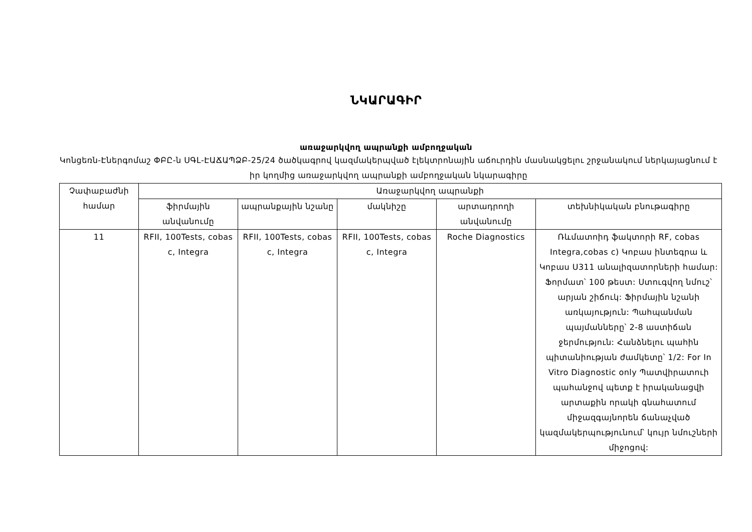ՆԿԱՐԱԳԻՐ
առաջարկվող ապրանքի ամբողջական
Կոնցեռն-Էներգոմաշ ՓԲԸ-ն ՍԳԼ-ԷԱՃԱՊՁԲ-25/24 ծածկագրով կազմակերպված էլեկտրոնային աճուրդին մասնակցելու շրջանակում ներկայացնում է իր կողմից առաջարկվող ապրանքի ամբողջական նկարագիրը
| Չափաբաժնի համար | Առաջարկվող ապրանքի | | | | |
| --- | --- | --- | --- | --- | --- |
| | ֆիրմային անվանումը | ապրանքային նշանը | մակնիշը | արտադրողի անվանումը | տեխնիկական բնութագիրը |
| 11 | RFII, 100Tests, cobas c, Integra | RFII, 100Tests, cobas c, Integra | RFII, 100Tests, cobas c, Integra | Roche Diagnostics | Ռևմատոիդ ֆակտորի RF, cobas Integra,cobas c) Կոբաս ինտեգրա և Կոբաս Ս311 անալիզատորների համար: Ֆորմատ՝ 100 թեստ: Ստուգվող նմուշ՝ արյան շիճուկ: Ֆիրմային նշանի առկայություն: Պահպանման պայմանները՝ 2-8 աստիճան ջերմություն: Հանձնելու պահին պիտանիության ժամկետը՝ 1/2: For In Vitro Diagnostic only Պատվիրատուի պահանջով պետք է իրականացվի արտաքին որակի գնահատում միջազգայնորեն ճանաչված կազմակերպությունում՝ կույր նմուշների միջոցով: |